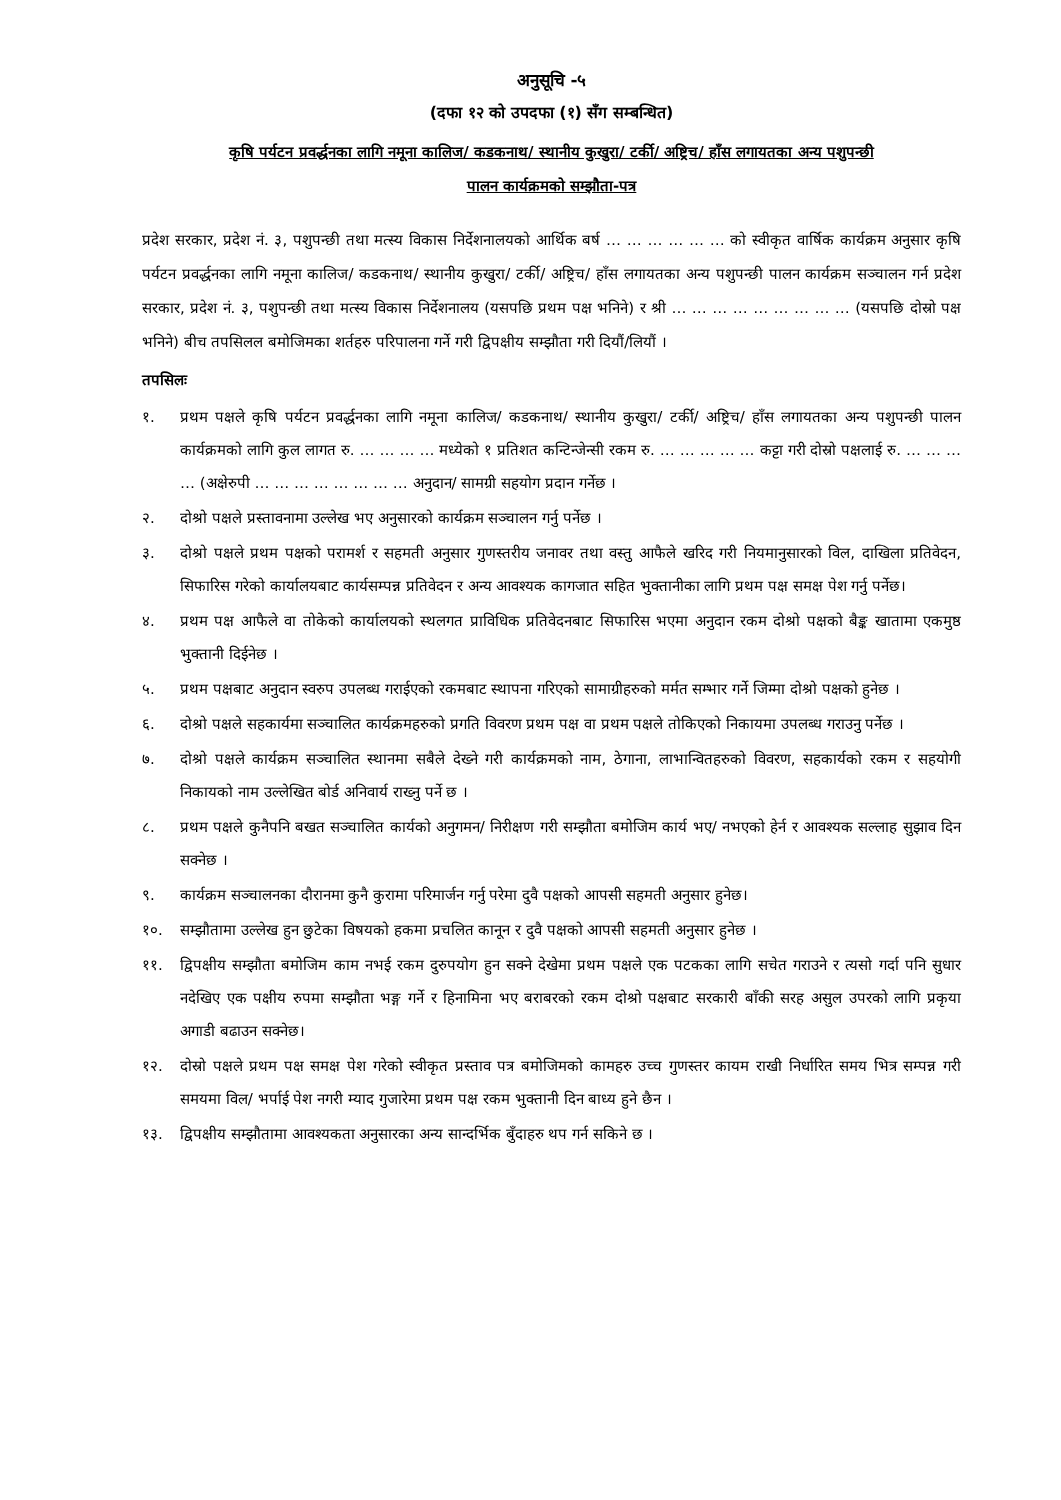अनुसूचि -५
(दफा १२ को उपदफा (१) सँग सम्बन्धित)
कृषि पर्यटन प्रवर्द्धनका लागि नमूना कालिज/ कडकनाथ/ स्थानीय कुखुरा/ टर्की/ अष्ट्रिच/ हाँस लगायतका अन्य पशुपन्छी
पालन कार्यक्रमको सम्झौता-पत्र
प्रदेश सरकार, प्रदेश नं. ३, पशुपन्छी तथा मत्स्य विकास निर्देशनालयको आर्थिक बर्ष … … … … … … को स्वीकृत वार्षिक कार्यक्रम अनुसार कृषि पर्यटन प्रवर्द्धनका लागि नमूना कालिज/ कडकनाथ/ स्थानीय कुखुरा/ टर्की/ अष्ट्रिच/ हाँस लगायतका अन्य पशुपन्छी पालन कार्यक्रम सञ्चालन गर्न प्रदेश सरकार, प्रदेश नं. ३, पशुपन्छी तथा मत्स्य विकास निर्देशनालय (यसपछि प्रथम पक्ष भनिने) र श्री … … … … … … … … … (यसपछि दोस्रो पक्ष भनिने) बीच तपसिलल बमोजिमका शर्तहरु परिपालना गर्ने गरी द्विपक्षीय सम्झौता गरी दियौं/लियौं ।
तपसिलः
१. प्रथम पक्षले कृषि पर्यटन प्रवर्द्धनका लागि नमूना कालिज/ कडकनाथ/ स्थानीय कुखुरा/ टर्की/ अष्ट्रिच/ हाँस लगायतका अन्य पशुपन्छी पालन कार्यक्रमको लागि कुल लागत रु. … … … … मध्येको १ प्रतिशत कन्टिन्जेन्सी रकम रु. … … … … … कट्टा गरी दोस्रो पक्षलाई रु. … … … … (अक्षेरुपी … … … … … … … … अनुदान/ सामग्री सहयोग प्रदान गर्नेछ ।
२. दोश्रो पक्षले प्रस्तावनामा उल्लेख भए अनुसारको कार्यक्रम सञ्चालन गर्नु पर्नेछ ।
३. दोश्रो पक्षले प्रथम पक्षको परामर्श र सहमती अनुसार गुणस्तरीय जनावर तथा वस्तु आफैले खरिद गरी नियमानुसारको विल, दाखिला प्रतिवेदन, सिफारिस गरेको कार्यालयबाट कार्यसम्पन्न प्रतिवेदन र अन्य आवश्यक कागजात सहित भुक्तानीका लागि प्रथम पक्ष समक्ष पेश गर्नु पर्नेछ।
४. प्रथम पक्ष आफैले वा तोकेको कार्यालयको स्थलगत प्राविधिक प्रतिवेदनबाट सिफारिस भएमा अनुदान रकम दोश्रो पक्षको बैङ्क खातामा एकमुष्ठ भुक्तानी दिईनेछ ।
५. प्रथम पक्षबाट अनुदान स्वरुप उपलब्ध गराईएको रकमबाट स्थापना गरिएको सामाग्रीहरुको मर्मत सम्भार गर्ने जिम्मा दोश्रो पक्षको हुनेछ ।
६. दोश्रो पक्षले सहकार्यमा सञ्चालित कार्यक्रमहरुको प्रगति विवरण प्रथम पक्ष वा प्रथम पक्षले तोकिएको निकायमा उपलब्ध गराउनु पर्नेछ ।
७. दोश्रो पक्षले कार्यक्रम सञ्चालित स्थानमा सबैले देख्ने गरी कार्यक्रमको नाम, ठेगाना, लाभान्वितहरुको विवरण, सहकार्यको रकम र सहयोगी निकायको नाम उल्लेखित बोर्ड अनिवार्य राख्नु पर्ने छ ।
८. प्रथम पक्षले कुनैपनि बखत सञ्चालित कार्यको अनुगमन/ निरीक्षण गरी सम्झौता बमोजिम कार्य भए/ नभएको हेर्न र आवश्यक सल्लाह सुझाव दिन सक्नेछ ।
९. कार्यक्रम सञ्चालनका दौरानमा कुनै कुरामा परिमार्जन गर्नु परेमा दुवै पक्षको आपसी सहमती अनुसार हुनेछ।
१०. सम्झौतामा उल्लेख हुन छुटेका विषयको हकमा प्रचलित कानून र दुवै पक्षको आपसी सहमती अनुसार हुनेछ ।
११. द्विपक्षीय सम्झौता बमोजिम काम नभई रकम दुरुपयोग हुन सक्ने देखेमा प्रथम पक्षले एक पटकका लागि सचेत गराउने र त्यसो गर्दा पनि सुधार नदेखिए एक पक्षीय रुपमा सम्झौता भङ्ग गर्ने र हिनामिना भए बराबरको रकम दोश्रो पक्षबाट सरकारी बाँकी सरह असुल उपरको लागि प्रकृया अगाडी बढाउन सक्नेछ।
१२. दोस्रो पक्षले प्रथम पक्ष समक्ष पेश गरेको स्वीकृत प्रस्ताव पत्र बमोजिमको कामहरु उच्च गुणस्तर कायम राखी निर्धारित समय भित्र सम्पन्न गरी समयमा विल/ भर्पाई पेश नगरी म्याद गुजारेमा प्रथम पक्ष रकम भुक्तानी दिन बाध्य हुने छैन ।
१३. द्विपक्षीय सम्झौतामा आवश्यकता अनुसारका अन्य सान्दर्भिक बुँदाहरु थप गर्न सकिने छ ।